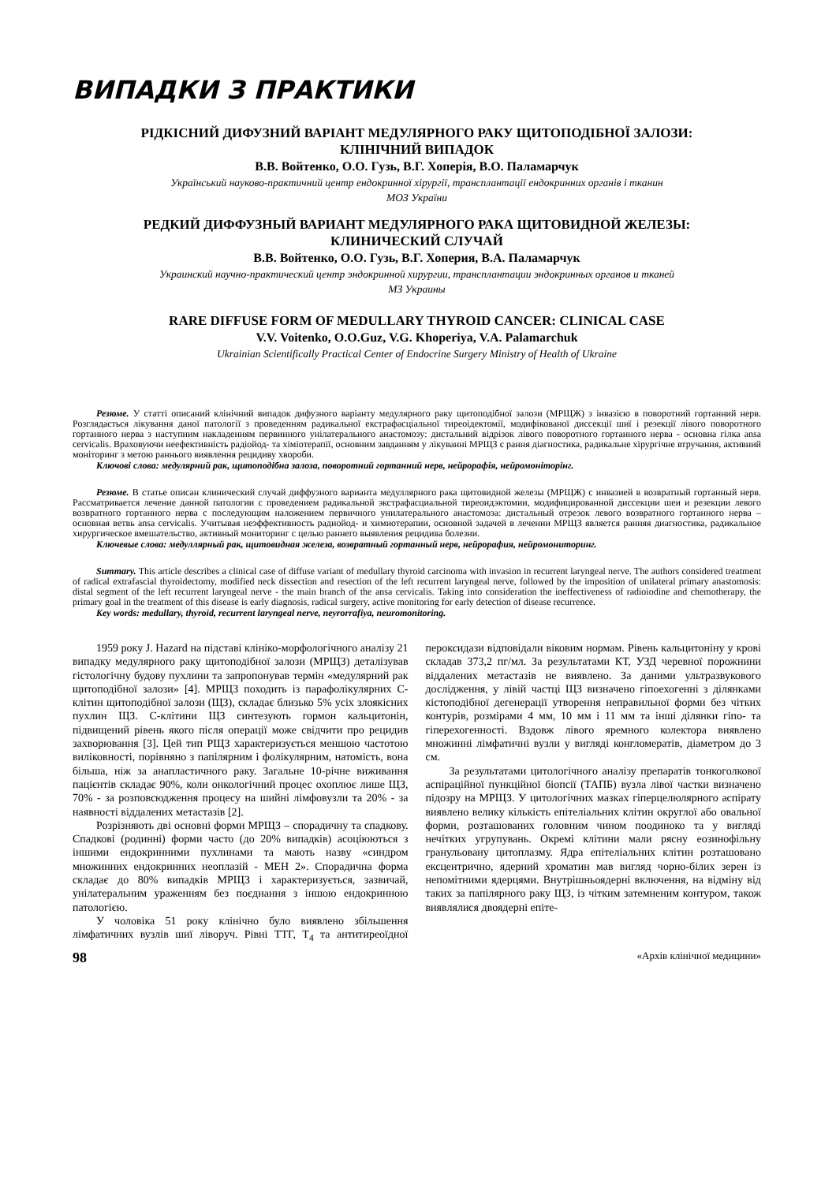ВИПАДКИ З ПРАКТИКИ
РІДКІСНИЙ ДИФУЗНИЙ ВАРІАНТ МЕДУЛЯРНОГО РАКУ ЩИТОПОДІБНОЇ ЗАЛОЗИ:
КЛІНІЧНИЙ ВИПАДОК
В.В. Войтенко, О.О. Гузь, В.Г. Хоперія, В.О. Паламарчук
Український науково-практичний центр ендокринної хірургії, трансплантації ендокринних органів і тканин
МОЗ України
РЕДКИЙ ДИФФУЗНЫЙ ВАРИАНТ МЕДУЛЯРНОГО РАКА ЩИТОВИДНОЙ ЖЕЛЕЗЫ:
КЛИНИЧЕСКИЙ СЛУЧАЙ
В.В. Войтенко, О.О. Гузь, В.Г. Хоперия, В.А. Паламарчук
Украинский научно-практический центр эндокринной хирургии, трансплантации эндокринных органов и тканей
МЗ Украины
RARE DIFFUSE FORM OF MEDULLARY THYROID CANCER: CLINICAL CASE
V.V. Voitenko, O.O.Guz, V.G. Khoperiya, V.A. Palamarchuk
Ukrainian Scientifically Practical Center of Endocrine Surgery Ministry of Health of Ukraine
Резюме. У статті описаний клінічний випадок дифузного варіанту медулярного раку щитоподібної залози (МРЩЖ) з інвазією в поворотний гортанний нерв. Розглядається лікування даної патології з проведенням радикальної екстрафасціальної тиреоідектомії, модифікованої диссекції шиї і резекції лівого поворотного гортанного нерва з наступним накладенням первинного унілатерального анастомозу: дистальний відрізок лівого поворотного гортанного нерва - основна гілка ansa cervicalis. Враховуючи неефективність радіойод- та хіміотерапії, основним завданням у лікуванні МРЩЗ є рання діагностика, радикальне хірургічне втручання, активний моніторинг з метою раннього виявлення рецидиву хвороби.
Ключові слова: медулярний рак, щитоподібна залоза, поворотний гортанний нерв, нейрорафія, нейромоніторінг.
Резюме. В статье описан клинический случай диффузного варианта медуллярного рака щитовидной железы (МРЩЖ) с инвазией в возвратный гортанный нерв. Рассматривается лечение данной патологии с проведением радикальной экстрафасциальной тиреоидэктомии, модифицированной диссекции шеи и резекции левого возвратного гортанного нерва с последующим наложением первичного унилатерального анастомоза: дистальный отрезок левого возвратного гортанного нерва – основная ветвь ansa cervicalis. Учитывая неэффективность радиойод- и химиотерапии, основной задачей в лечении МРЩЗ является ранняя диагностика, радикальное хирургическое вмешательство, активный мониторинг с целью раннего выявления рецидива болезни.
Ключевые слова: медуллярный рак, щитовидная железа, возвратный гортанный нерв, нейрорафия, нейромониторинг.
Summary. This article describes a clinical case of diffuse variant of medullary thyroid carcinoma with invasion in recurrent laryngeal nerve. The authors considered treatment of radical extrafascial thyroidectomy, modified neck dissection and resection of the left recurrent laryngeal nerve, followed by the imposition of unilateral primary anastomosis: distal segment of the left recurrent laryngeal nerve - the main branch of the ansa cervicalis. Taking into consideration the ineffectiveness of radioiodine and chemotherapy, the primary goal in the treatment of this disease is early diagnosis, radical surgery, active monitoring for early detection of disease recurrence.
Key words: medullary, thyroid, recurrent laryngeal nerve, neyrorrafiya, neuromonitoring.
1959 року J. Hazard на підставі клініко-морфологічного аналізу 21 випадку медулярного раку щитоподібної залози (МРЩЗ) деталізував гістологічну будову пухлини та запропонував термін «медулярний рак щитоподібної залози» [4]. МРЩЗ походить із парафолікулярних С-клітин щитоподібної залози (ЩЗ), складає близько 5% усіх злоякісних пухлин ЩЗ. С-клітини ЩЗ синтезують гормон кальцитонін, підвищений рівень якого після операції може свідчити про рецидив захворювання [3]. Цей тип РЩЗ характеризується меншою частотою виліковності, порівняно з папілярним і фолікулярним, натомість, вона більша, ніж за анапластичного раку. Загальне 10-річне виживання пацієнтів складає 90%, коли онкологічний процес охоплює лише ЩЗ, 70% - за розповсюдження процесу на шийні лімфовузли та 20% - за наявності віддалених метастазів [2].
Розрізняють дві основні форми МРЩЗ – спорадичну та спадкову. Спадкові (родинні) форми часто (до 20% випадків) асоціюються з іншими ендокринними пухлинами та мають назву «синдром множинних ендокринних неоплазій - МЕН 2». Спорадична форма складає до 80% випадків МРЩЗ і характеризується, зазвичай, унілатеральним ураженням без поєднання з іншою ендокринною патологією.
У чоловіка 51 року клінічно було виявлено збільшення лімфатичних вузлів шиї ліворуч. Рівні ТТГ, Т<sub>4</sub> та антитиреоїдної пероксидази відповідали віковим нормам. Рівень кальцитоніну у крові складав 373,2 пг/мл. За результатами КТ, УЗД черевної порожнини віддалених метастазів не виявлено. За даними ультразвукового дослідження, у лівій частці ЩЗ визначено гіпоехогенні з ділянками кістоподібної дегенерації утворення неправильної форми без чітких контурів, розмірами 4 мм, 10 мм і 11 мм та інші ділянки гіпо- та гіперехогенності. Вздовж лівого яремного колектора виявлено множинні лімфатичні вузли у вигляді конгломератів, діаметром до 3 см.
За результатами цитологічного аналізу препаратів тонкоголкової аспіраційної пункційної біопсії (ТАПБ) вузла лівої частки визначено підозру на МРЩЗ. У цитологічних мазках гіперцелюлярного аспірату виявлено велику кількість епітеліальних клітин округлої або овальної форми, розташованих головним чином поодиноко та у вигляді нечітких угрупувань. Окремі клітини мали рясну еозинофільну гранульовану цитоплазму. Ядра епітеліальних клітин розташовано ексцентрично, ядерний хроматин мав вигляд чорно-білих зерен із непомітними ядерцями. Внутрішньоядерні включення, на відміну від таких за папілярного раку ЩЗ, із чітким затемненим контуром, також виявлялися двоядерні епіте-
98 «Архів клінічної медицини»